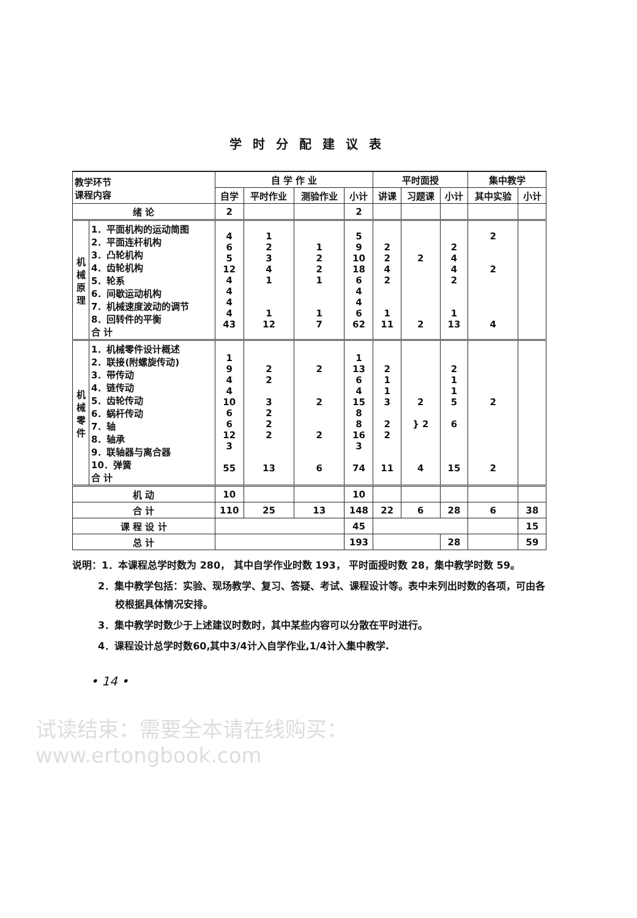学时分配建议表
| 教学环节 课程内容 | | 自 学 作 业 | | | | 平时面授 | | | 集中教学 | |
| --- | --- | --- | --- | --- | --- | --- | --- | --- | --- | --- |
| | | 自学 | 平时作业 | 测验作业 | 小计 | 讲课 | 习题课 | 小计 | 其中实验 | 小计 |
| 绪 论 | | 2 | | | 2 | | | | | |
| 机 械 原 理 | 1．平面机构的运动简图 2．平面连杆机构 3．凸轮机构 4．齿轮机构 5．轮系 6．间歇运动机构 7．机械速度波动的调节 8．回转件的平衡 合 计 | 4 6 5 12 4 4 4 4 43 | 1 2 3 4 1 1 12 | 1 2 2 1 1 7 | 5 9 10 18 6 4 4 6 62 | 2 2 4 2 1 11 | 2 2 | 2 4 4 2 1 13 | 2 2 4 | |
| 机 械 零 件 | 1．机械零件设计概述 2．联接(附螺旋传动) 3．带传动 4．链传动 5．齿轮传动 6．蜗杆传动 7．轴 8．轴承 9．联轴器与离合器 10．弹簧 合 计 | 1 9 4 4 10 6 6 12 3 55 | 2 2 3 2 2 2 13 | 2 2 2 6 | 1 13 6 4 15 8 8 16 3 74 | 2 1 1 3 2 2 11 | 2 } 2 4 | 2 1 1 5 6 15 | 2 2 | |
| 机 动 | | 10 | | | 10 | | | | | |
| 合 计 | | 110 | 25 | 13 | 148 | 22 | 6 | 28 | 6 | 38 |
| 课 程 设 计 | | | | | 45 | | | | | 15 |
| 总 计 | | | | | 193 | | | 28 | | 59 |
说明：1．本课程总学时数为 280， 其中自学作业时数 193， 平时面授时数 28，集中教学时数 59。
2．集中教学包括：实验、现场教学、复习、答疑、考试、课程设计等。表中未列出时数的各项，可由各校根据具体情况安排。
3．集中教学时数少于上述建议时数时，其中某些内容可以分散在平时进行。
4．课程设计总学时数60,其中3/4计入自学作业,1/4计入集中教学.
• 14 •
试读结束：需要全本请在线购买： www.ertongbook.com